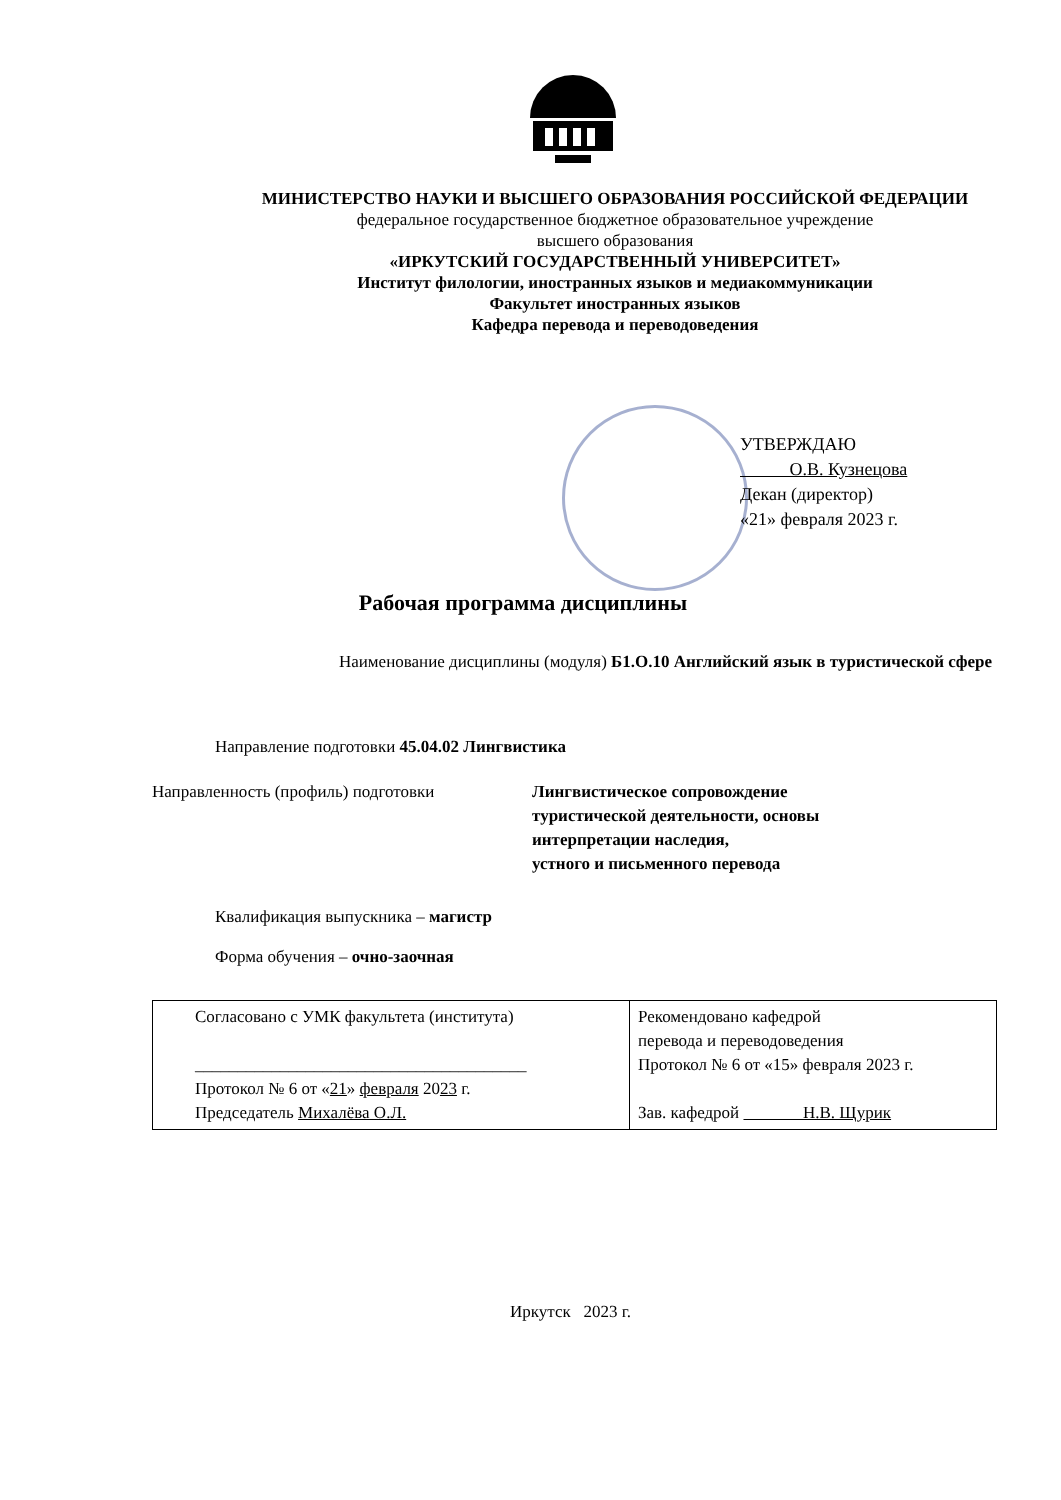МИНИСТЕРСТВО НАУКИ И ВЫСШЕГО ОБРАЗОВАНИЯ РОССИЙСКОЙ ФЕДЕРАЦИИ
федеральное государственное бюджетное образовательное учреждение
высшего образования
«ИРКУТСКИЙ ГОСУДАРСТВЕННЫЙ УНИВЕРСИТЕТ»
Институт филологии, иностранных языков и медиакоммуникации
Факультет иностранных языков
Кафедра перевода и переводоведения
УТВЕРЖДАЮ
О.В. Кузнецова
Декан (директор)
«21» февраля 2023 г.
Рабочая программа дисциплины
Наименование дисциплины (модуля) Б1.О.10 Английский язык в туристической сфере
Направление подготовки 45.04.02 Лингвистика
Направленность (профиль) подготовки
Лингвистическое сопровождение
туристической деятельности, основы
интерпретации наследия,
устного и письменного перевода
Квалификация выпускника – магистр
Форма обучения – очно-заочная
| Согласовано с УМК факультета (института) _______________________________________ Протокол № 6 от « 21 » февраля 20 23 г. Председатель Михалёва О.Л. | Рекомендовано кафедрой перевода и переводоведения Протокол № 6 от «15» февраля 2023 г. Зав. кафедрой Н.В. Щурик |
Иркутск 2023 г.